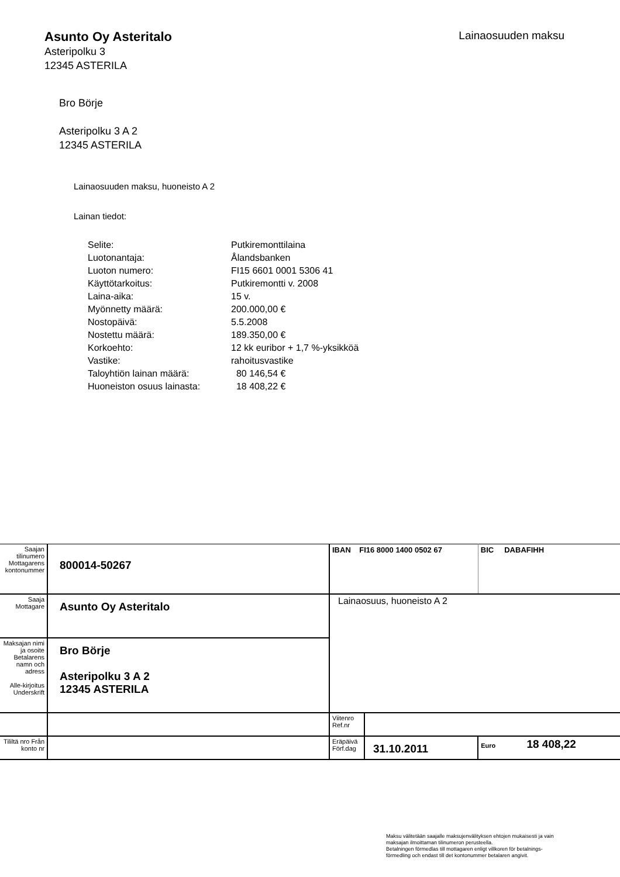Asunto Oy Asteritalo
Asteripolku 3
12345 ASTERILA
Lainaosuuden maksu
Bro Börje
Asteripolku 3 A 2
12345 ASTERILA
Lainaosuuden maksu, huoneisto A 2
Lainan tiedot:
| Selite: | Putkiremonttilaina |
| Luotonantaja: | Ålandsbanken |
| Luoton numero: | FI15 6601 0001 5306 41 |
| Käyttötarkoitus: | Putkiremontti v. 2008 |
| Laina-aika: | 15 v. |
| Myönnetty määrä: | 200.000,00 € |
| Nostopäivä: | 5.5.2008 |
| Nostettu määrä: | 189.350,00 € |
| Korkoehto: | 12 kk euribor + 1,7 %-yksikköä |
| Vastike: | rahoitusvastike |
| Taloyhtiön lainan määrä: | 80 146,54 € |
| Huoneiston osuus lainasta: | 18 408,22 € |
| Saajan tilinumero Mottagarens kontonummer | 800014-50267 | IBAN FI16 8000 1400 0502 67 | | | BIC DABAFIHH |
| Saaja Mottagare | Asunto Oy Asteritalo | Lainaosuus, huoneisto A 2 | | | |
| Maksajan nimi ja osoite Betalarens namn och adress Alle-kirjoitus Underskrift | Bro Börje Asteripolku 3 A 2 12345 ASTERILA | | | | |
| | | Viitenro Ref.nr | | | |
| Tililtä nro Från konto nr | | Eräpäivä Förf.dag | 31.10.2011 | Euro 18 408,22 | |
Maksu välitetään saajalle maksujenvälityksen ehtojen mukaisesti ja vain
maksajan ilmoittaman tilinumeron perusteella.
Betalningen förmedlas till mottagaren enligt villkoren för betalnings-
förmedling och endast till det kontonummer betalaren angivit.